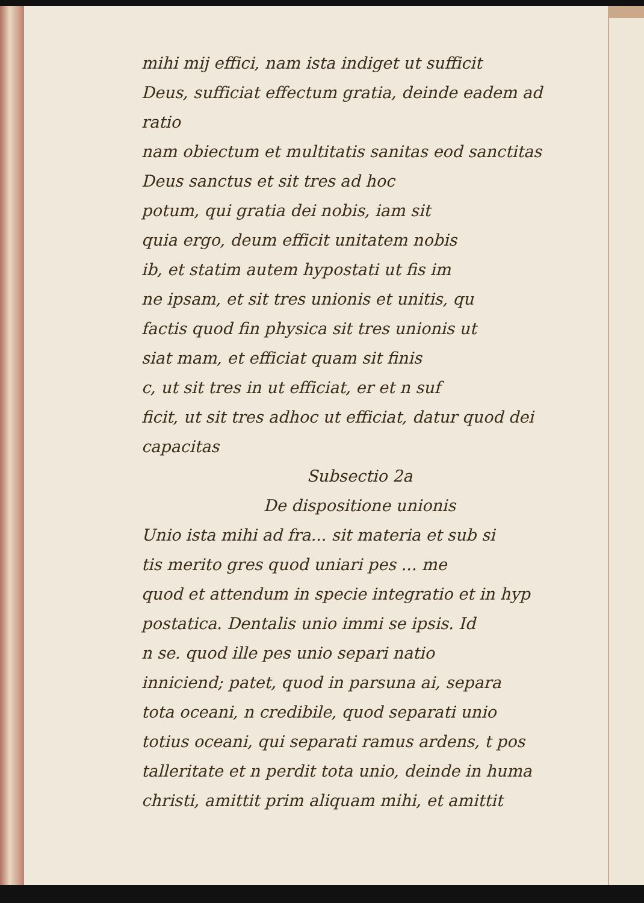mihi mij effici, nam ista indiget ut sufficit
Deus, sufficiat effectum gratia, deinde eadem ad ratio
nam obiectum et multitatis sanitas eod sanctitas
Deus sanctus et sit tres ad hoc
potum, qui gratia dei nobis, iam sit
quia ergo, deum efficit unitatem nobis
ib, et statim autem hypostati ut fis im
ne ipsam, et sit tres unionis et unitis, qu
factis quod fin physica sit tres unionis ut
siat mam, et efficiat quam sit finis
c, ut sit tres in ut efficiat, er et n suf
ficit, ut sit tres adhoc ut efficiat, datur quod dei
capacitas
Subsectio 2a
De dispositione unionis
Unio ista mihi ad fra... sit materia et sub si
tis merito gres quod uniari pes ... me
quod et attendum in specie integratio et in hyp
postatica. Dentalis unio immi se ipsis. Id
n se. quod ille pes unio separi natio
inniciend; patet, quod in parsuna ai, separa
tota oceani, n credibile, quod separati unio
totius oceani, qui separati ramus ardens, t pos
talleritate et n perdit tota unio, deinde in huma
christi, amittit prim aliquam mihi, et amittit